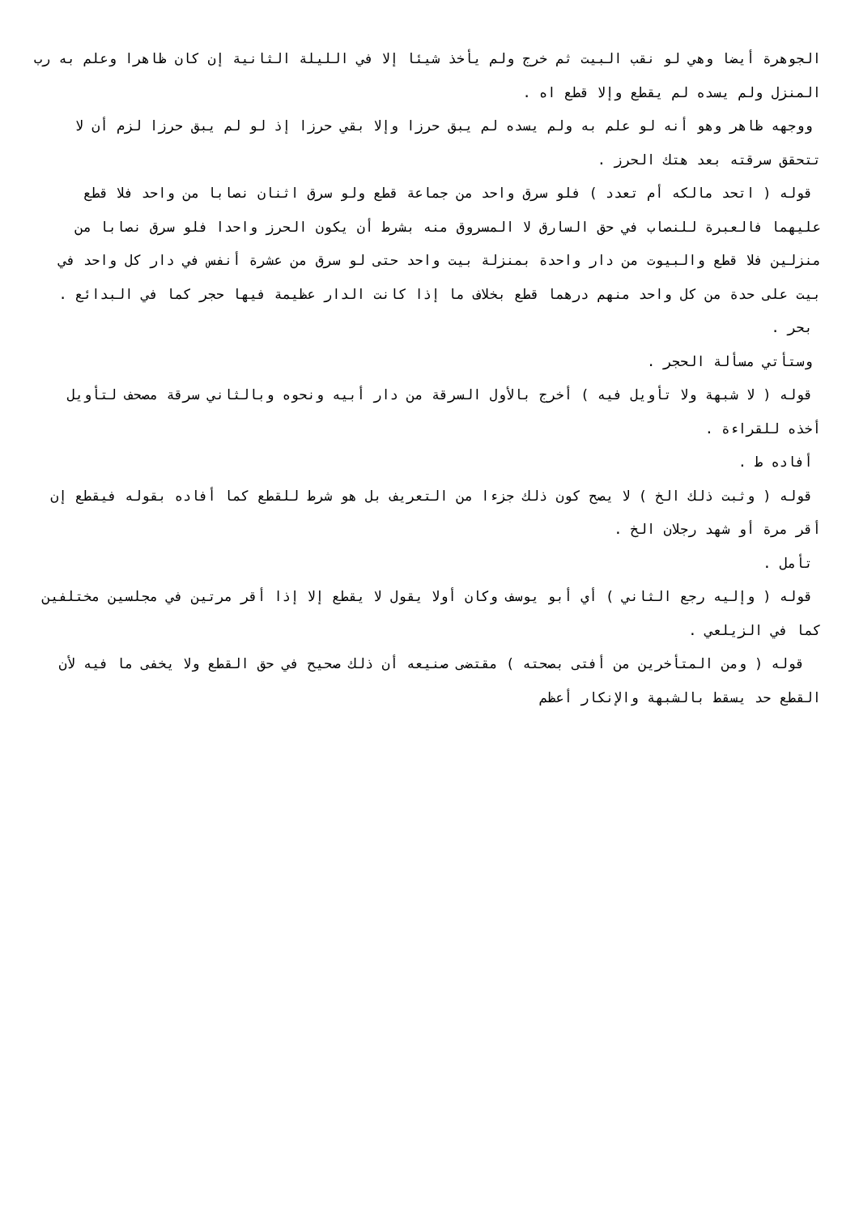الجوهرة أيضا وهي لو نقب البيت ثم خرج ولم يأخذ شيئا إلا في الليلة الثانية إن كان ظاهرا وعلم به رب المنزل ولم يسده لم يقطع وإلا قطع اه .
ووجهه ظاهر وهو أنه لو علم به ولم يسده لم يبق حرزا وإلا بقي حرزا إذ لو لم يبق حرزا لزم أن لا تتحقق سرقته بعد هتك الحرز .
قوله ( اتحد مالكه أم تعدد ) فلو سرق واحد من جماعة قطع ولو سرق اثنان نصابا من واحد فلا قطع عليهما فالعبرة للنصاب في حق السارق لا المسروق منه بشرط أن يكون الحرز واحدا فلو سرق نصابا من منزلين فلا قطع والبيوت من دار واحدة بمنزلة بيت واحد حتى لو سرق من عشرة أنفس في دار كل واحد في بيت على حدة من كل واحد منهم درهما قطع بخلاف ما إذا كانت الدار عظيمة فيها حجر كما في البدائع .
بحر .
وستأتي مسألة الحجر .
قوله ( لا شبهة ولا تأويل فيه ) أخرج بالأول السرقة من دار أبيه ونحوه وبالثاني سرقة مصحف لتأويل أخذه للقراءة .
أفاده ط .
قوله ( وثبت ذلك الخ ) لا يصح كون ذلك جزءا من التعريف بل هو شرط للقطع كما أفاده بقوله فيقطع إن أقر مرة أو شهد رجلان الخ .
تأمل .
قوله ( وإليه رجع الثاني ) أي أبو يوسف وكان أولا يقول لا يقطع إلا إذا أقر مرتين في مجلسين مختلفين كما في الزيلعي .
قوله ( ومن المتأخرين من أفتى بصحته ) مقتضى صنيعه أن ذلك صحيح في حق القطع ولا يخفى ما فيه لأن القطع حد يسقط بالشبهة والإنكار أعظم